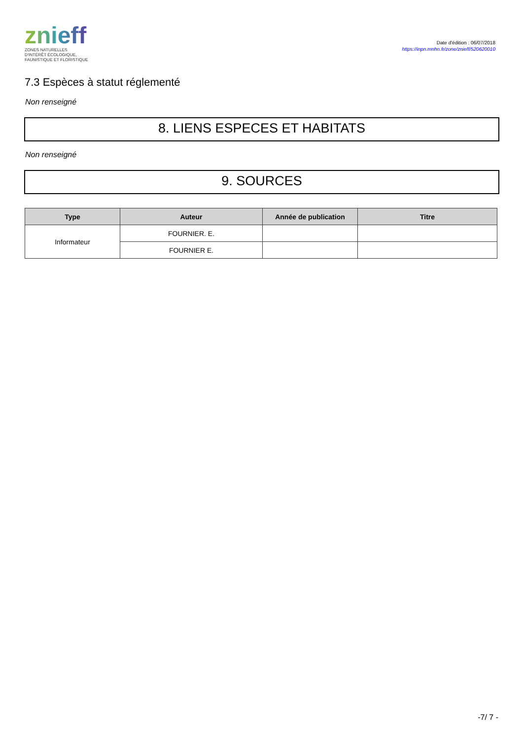znieff
ZONES NATURELLES
D'INTÉRÊT ÉCOLOGIQUE,
FAUNISTIQUE ET FLORISTIQUE
Date d'édition : 06/07/2018
https://inpn.mnhn.fr/zone/znieff/520620010
7.3 Espèces à statut réglementé
Non renseigné
8. LIENS ESPECES ET HABITATS
Non renseigné
9. SOURCES
| Type | Auteur | Année de publication | Titre |
| --- | --- | --- | --- |
| Informateur | FOURNIER. E. | | |
| | FOURNIER E. | | |
-7/ 7 -